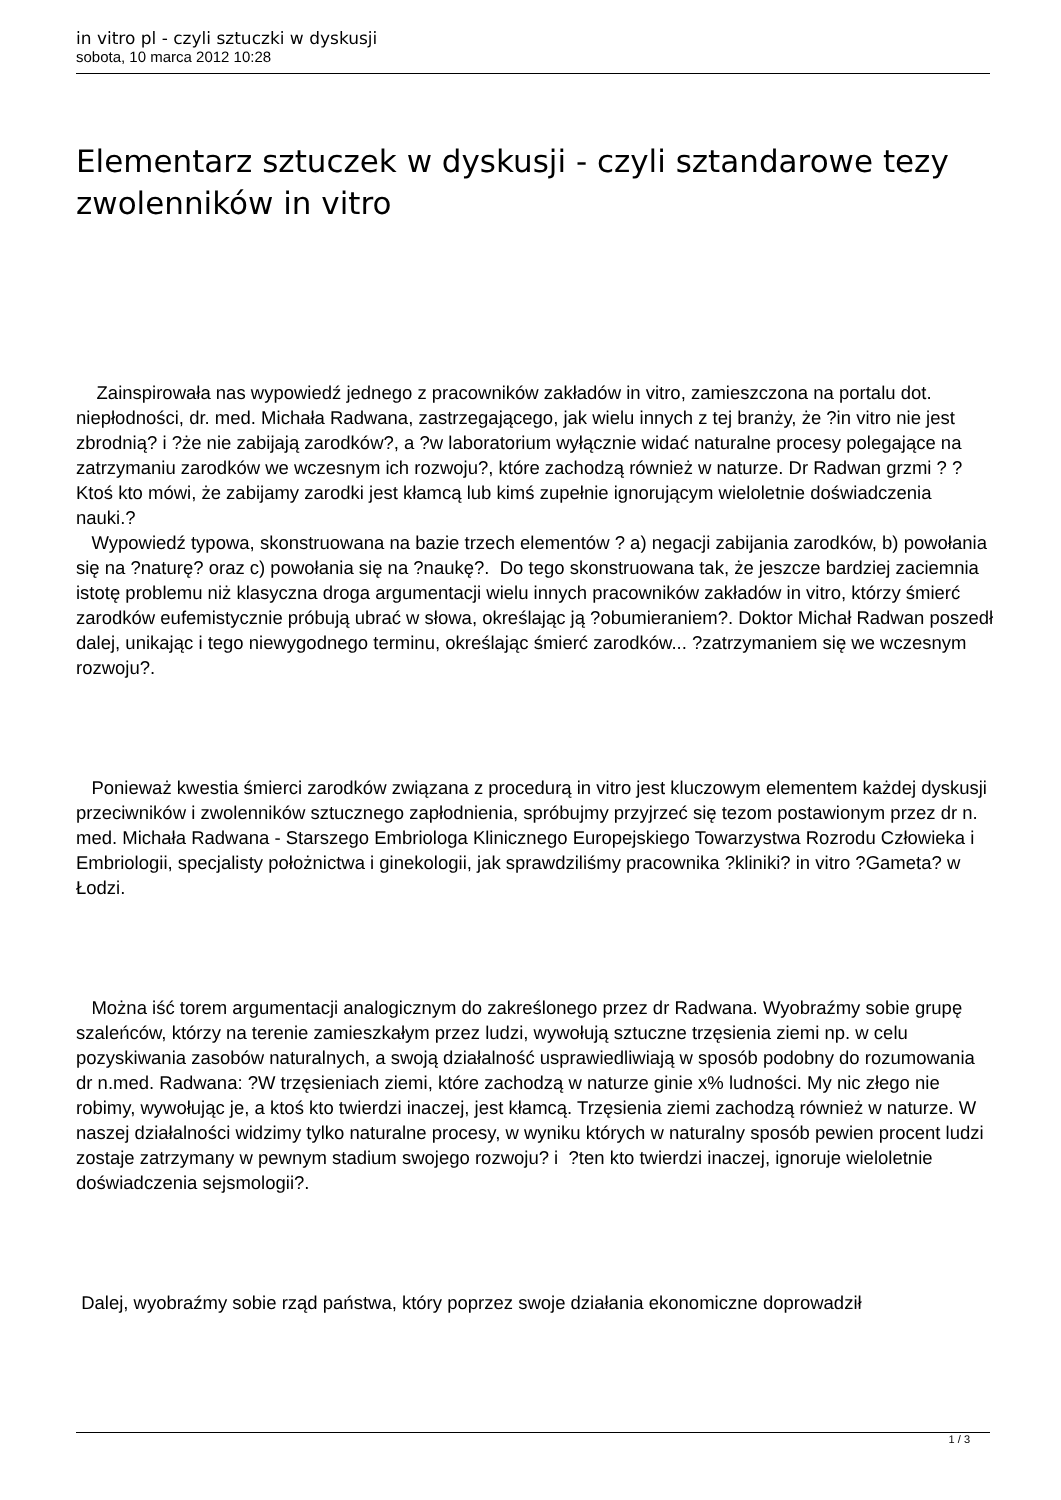in vitro pl - czyli sztuczki w dyskusji
sobota, 10 marca 2012 10:28
Elementarz sztuczek w dyskusji - czyli sztandarowe tezy zwolenników in vitro
Zainspirowała nas wypowiedź jednego z pracowników zakładów in vitro, zamieszczona na portalu dot. niepłodności, dr. med. Michała Radwana, zastrzegającego, jak wielu innych z tej branży, że ?in vitro nie jest zbrodnią? i ?że nie zabijają zarodków?, a ?w laboratorium wyłącznie widać naturalne procesy polegające na zatrzymaniu zarodków we wczesnym ich rozwoju?, które zachodzą również w naturze. Dr Radwan grzmi ? ?Ktoś kto mówi, że zabijamy zarodki jest kłamcą lub kimś zupełnie ignorującym wieloletnie doświadczenia nauki.?
Wypowiedź typowa, skonstruowana na bazie trzech elementów ? a) negacji zabijania zarodków, b) powołania się na ?naturę? oraz c) powołania się na ?naukę?. Do tego skonstruowana tak, że jeszcze bardziej zaciemnia istotę problemu niż klasyczna droga argumentacji wielu innych pracowników zakładów in vitro, którzy śmierć zarodków eufemistycznie próbują ubrać w słowa, określając ją ?obumieraniem?. Doktor Michał Radwan poszedł dalej, unikając i tego niewygodnego terminu, określając śmierć zarodków... ?zatrzymaniem się we wczesnym rozwoju?.
Ponieważ kwestia śmierci zarodków związana z procedurą in vitro jest kluczowym elementem każdej dyskusji przeciwników i zwolenników sztucznego zapłodnienia, spróbujmy przyjrzeć się tezom postawionym przez dr n. med. Michała Radwana - Starszego Embriologa Klinicznego Europejskiego Towarzystwa Rozrodu Człowieka i Embriologii, specjalisty położnictwa i ginekologii, jak sprawdziliśmy pracownika ?kliniki? in vitro ?Gameta? w Łodzi.
Można iść torem argumentacji analogicznym do zakreślonego przez dr Radwana. Wyobraźmy sobie grupę szaleńców, którzy na terenie zamieszkałym przez ludzi, wywołują sztuczne trzęsienia ziemi np. w celu pozyskiwania zasobów naturalnych, a swoją działalność usprawiedliwiają w sposób podobny do rozumowania dr n.med. Radwana: ?W trzęsieniach ziemi, które zachodzą w naturze ginie x% ludności. My nic złego nie robimy, wywołując je, a ktoś kto twierdzi inaczej, jest kłamcą. Trzęsienia ziemi zachodzą również w naturze. W naszej działalności widzimy tylko naturalne procesy, w wyniku których w naturalny sposób pewien procent ludzi zostaje zatrzymany w pewnym stadium swojego rozwoju? i ?ten kto twierdzi inaczej, ignoruje wieloletnie doświadczenia sejsmologii?.
Dalej, wyobraźmy sobie rząd państwa, który poprzez swoje działania ekonomiczne doprowadził
1 / 3